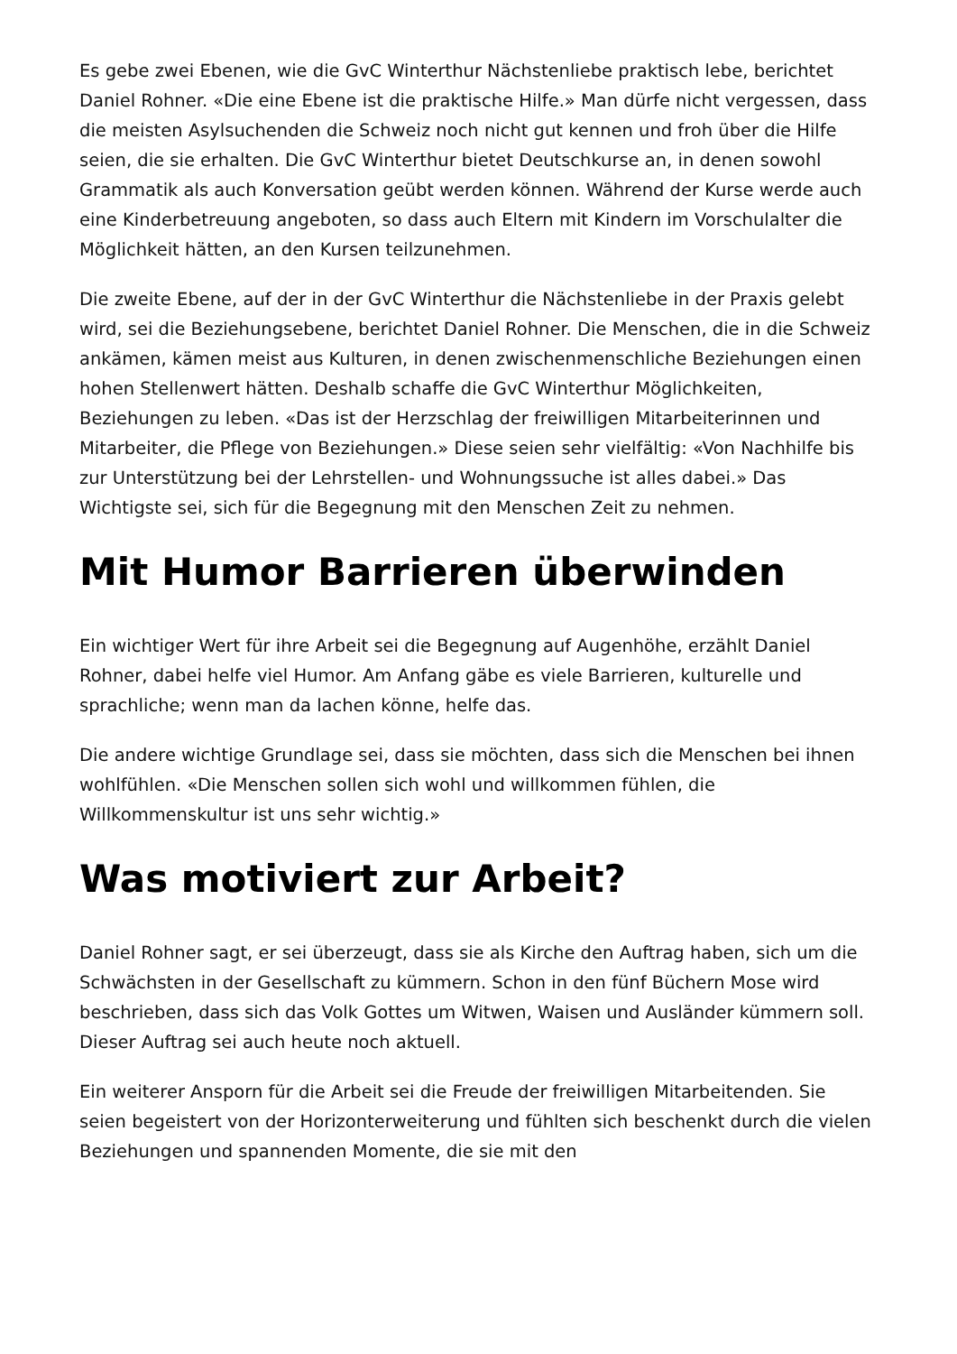Es gebe zwei Ebenen, wie die GvC Winterthur Nächstenliebe praktisch lebe, berichtet Daniel Rohner. «Die eine Ebene ist die praktische Hilfe.» Man dürfe nicht vergessen, dass die meisten Asylsuchenden die Schweiz noch nicht gut kennen und froh über die Hilfe seien, die sie erhalten. Die GvC Winterthur bietet Deutschkurse an, in denen sowohl Grammatik als auch Konversation geübt werden können. Während der Kurse werde auch eine Kinderbetreuung angeboten, so dass auch Eltern mit Kindern im Vorschulalter die Möglichkeit hätten, an den Kursen teilzunehmen.
Die zweite Ebene, auf der in der GvC Winterthur die Nächstenliebe in der Praxis gelebt wird, sei die Beziehungsebene, berichtet Daniel Rohner. Die Menschen, die in die Schweiz ankämen, kämen meist aus Kulturen, in denen zwischenmenschliche Beziehungen einen hohen Stellenwert hätten. Deshalb schaffe die GvC Winterthur Möglichkeiten, Beziehungen zu leben. «Das ist der Herzschlag der freiwilligen Mitarbeiterinnen und Mitarbeiter, die Pflege von Beziehungen.» Diese seien sehr vielfältig: «Von Nachhilfe bis zur Unterstützung bei der Lehrstellen- und Wohnungssuche ist alles dabei.» Das Wichtigste sei, sich für die Begegnung mit den Menschen Zeit zu nehmen.
Mit Humor Barrieren überwinden
Ein wichtiger Wert für ihre Arbeit sei die Begegnung auf Augenhöhe, erzählt Daniel Rohner, dabei helfe viel Humor. Am Anfang gäbe es viele Barrieren, kulturelle und sprachliche; wenn man da lachen könne, helfe das.
Die andere wichtige Grundlage sei, dass sie möchten, dass sich die Menschen bei ihnen wohlfühlen. «Die Menschen sollen sich wohl und willkommen fühlen, die Willkommenskultur ist uns sehr wichtig.»
Was motiviert zur Arbeit?
Daniel Rohner sagt, er sei überzeugt, dass sie als Kirche den Auftrag haben, sich um die Schwächsten in der Gesellschaft zu kümmern. Schon in den fünf Büchern Mose wird beschrieben, dass sich das Volk Gottes um Witwen, Waisen und Ausländer kümmern soll. Dieser Auftrag sei auch heute noch aktuell.
Ein weiterer Ansporn für die Arbeit sei die Freude der freiwilligen Mitarbeitenden. Sie seien begeistert von der Horizonterweiterung und fühlten sich beschenkt durch die vielen Beziehungen und spannenden Momente, die sie mit den